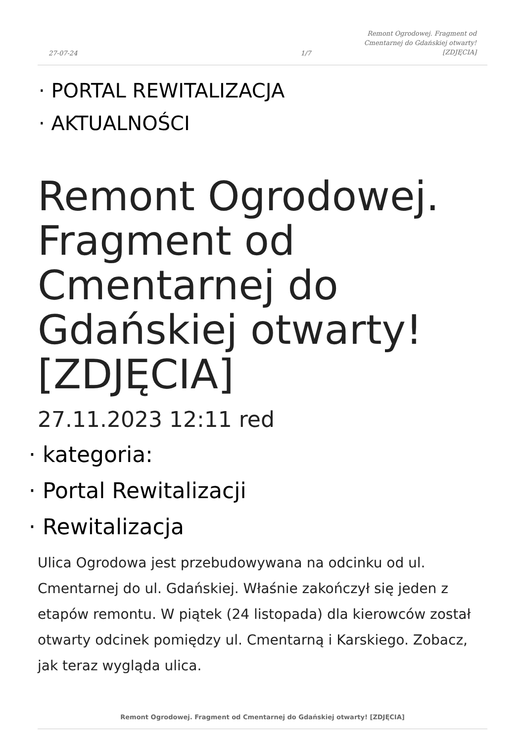27-07-24 1/7 Remont Ogrodowej. Fragment od
Cmentarnej do Gdańskiej otwarty!
[ZDJĘCIA]
· PORTAL REWITALIZACJA
· AKTUALNOŚCI
Remont Ogrodowej. Fragment od Cmentarnej do Gdańskiej otwarty! [ZDJĘCIA]
27.11.2023 12:11 red
· kategoria:
· Portal Rewitalizacji
· Rewitalizacja
Ulica Ogrodowa jest przebudowywana na odcinku od ul. Cmentarnej do ul. Gdańskiej. Właśnie zakończył się jeden z etapów remontu. W piątek (24 listopada) dla kierowców został otwarty odcinek pomiędzy ul. Cmentarną i Karskiego. Zobacz, jak teraz wygląda ulica.
Remont Ogrodowej. Fragment od Cmentarnej do Gdańskiej otwarty! [ZDJĘCIA]